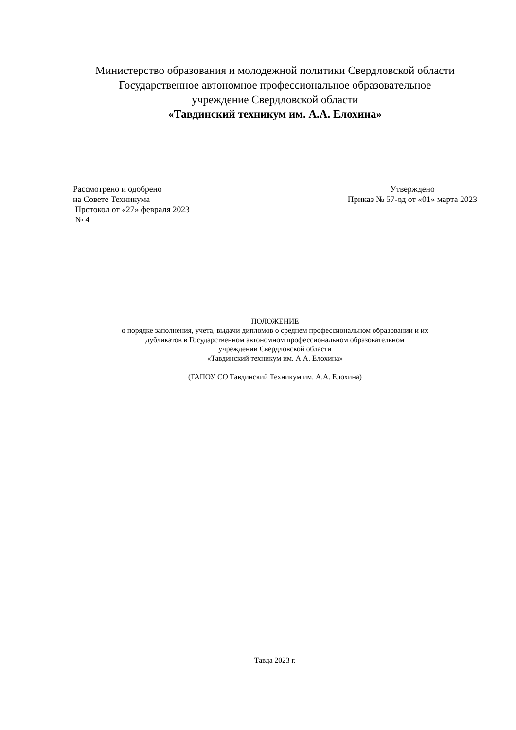Министерство образования и молодежной политики Свердловской области
Государственное автономное профессиональное образовательное
учреждение Свердловской области
«Тавдинский техникум им. А.А. Елохина»
Рассмотрено и одобрено
на Совете Техникума
Протокол от «27» февраля 2023
№ 4
Утверждено
Приказ № 57-од от «01» марта 2023
ПОЛОЖЕНИЕ
о порядке заполнения, учета, выдачи дипломов о среднем профессиональном образовании и их
дубликатов в Государственном автономном профессиональном образовательном
учреждении Свердловской области
«Тавдинский техникум им. А.А. Елохина»
(ГАПОУ СО Тавдинский Техникум им. А.А. Елохина)
Тавда 2023 г.